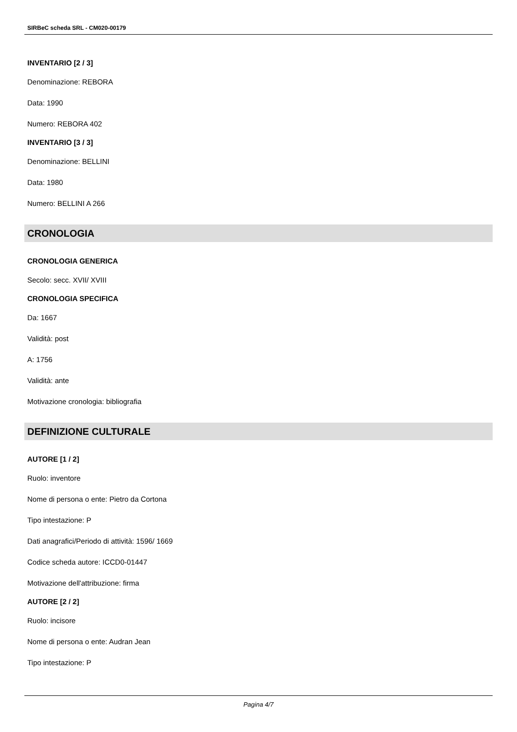SIRBeC scheda SRL - CM020-00179
INVENTARIO [2 / 3]
Denominazione: REBORA
Data: 1990
Numero: REBORA 402
INVENTARIO [3 / 3]
Denominazione: BELLINI
Data: 1980
Numero: BELLINI A 266
CRONOLOGIA
CRONOLOGIA GENERICA
Secolo: secc. XVII/ XVIII
CRONOLOGIA SPECIFICA
Da: 1667
Validità: post
A: 1756
Validità: ante
Motivazione cronologia: bibliografia
DEFINIZIONE CULTURALE
AUTORE [1 / 2]
Ruolo: inventore
Nome di persona o ente: Pietro da Cortona
Tipo intestazione: P
Dati anagrafici/Periodo di attività: 1596/ 1669
Codice scheda autore: ICCD0-01447
Motivazione dell'attribuzione: firma
AUTORE [2 / 2]
Ruolo: incisore
Nome di persona o ente: Audran Jean
Tipo intestazione: P
Pagina 4/7